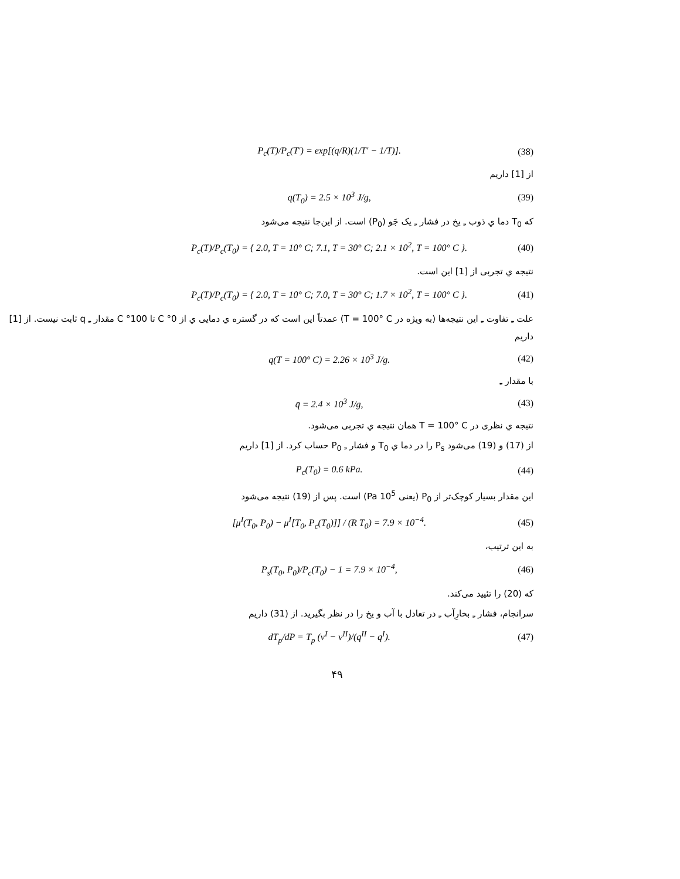P<sub>c</sub>(T)/P<sub>c</sub>(T′) = exp[(q/R)(1/T′ − 1/T)]. (38)
از [1] داریم
q(T<sub>0</sub>) = 2.5 × 10<sup>3</sup> J/g, (39)
که T<sub>0</sub> دما ي ذوب ـِ یخ در فشار ـِ یک جَو (P<sub>0</sub>) است. از این‌جا نتیجه می‌شود
P<sub>c</sub>(T)/P<sub>c</sub>(T<sub>0</sub>) = { 2.0, T = 10° C; 7.1, T = 30° C; 2.1 × 10<sup>2</sup>, T = 100° C }. (40)
نتیجه ي تجربی از [1] این است.
P<sub>c</sub>(T)/P<sub>c</sub>(T<sub>0</sub>) = { 2.0, T = 10° C; 7.0, T = 30° C; 1.7 × 10<sup>2</sup>, T = 100° C }. (41)
علت ـِ تفاوت ـِ این نتیجه‌ها (به ویژه در T = 100° C) عمدتاً این است که در گستره ي دمایی ي از 0° C تا 100° C مقدار ـِ q ثابت نیست. از [1] داریم
q(T = 100° C) = 2.26 × 10<sup>3</sup> J/g. (42)
با مقدار ـِ
q̄ = 2.4 × 10<sup>3</sup> J/g, (43)
نتیجه ي نظری در T = 100° C همان نتیجه ي تجربی می‌شود.
از (17) و (19) می‌شود P<sub>s</sub> را در دما ي T<sub>0</sub> و فشار ـِ P<sub>0</sub> حساب کرد. از [1] داریم
P<sub>c</sub>(T<sub>0</sub>) = 0.6 kPa. (44)
این مقدار بسیار کوچک‌تر از P<sub>0</sub> (یعنی 10<sup>5</sup> Pa) است. پس از (19) نتیجه می‌شود
[μ<sup>I</sup>(T<sub>0</sub>, P<sub>0</sub>) − μ<sup>I</sup>[T<sub>0</sub>, P<sub>c</sub>(T<sub>0</sub>)]] / (R T<sub>0</sub>) = 7.9 × 10<sup>−4</sup>. (45)
به این ترتیب،
P<sub>s</sub>(T<sub>0</sub>, P<sub>0</sub>)/P<sub>c</sub>(T<sub>0</sub>) − 1 = 7.9 × 10<sup>−4</sup>, (46)
که (20) را تئیید می‌کند.
سرانجام، فشار ـِ بخارِآب ـِ در تعادل با آب و یخ را در نظر بگیرید. از (31) داریم
dT<sub>p</sub>/dP = T<sub>p</sub> (v<sup>I</sup> − v<sup>II</sup>)/(q<sup>II</sup> − q<sup>I</sup>). (47)
۴۹